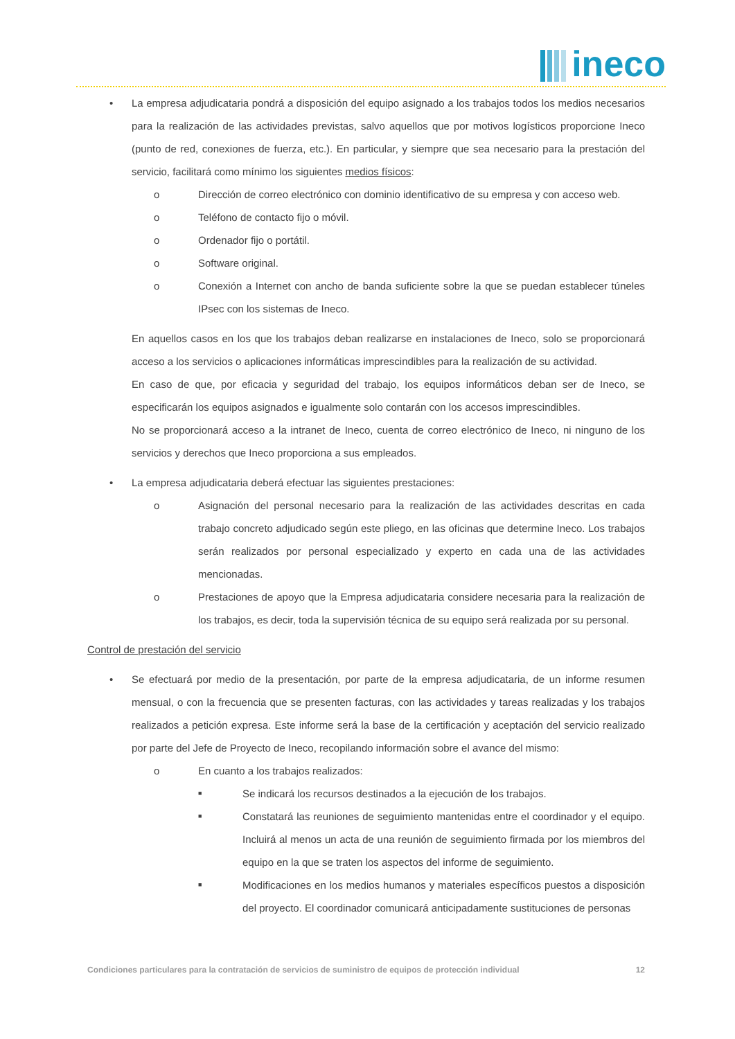ineco
• La empresa adjudicataria pondrá a disposición del equipo asignado a los trabajos todos los medios necesarios para la realización de las actividades previstas, salvo aquellos que por motivos logísticos proporcione Ineco (punto de red, conexiones de fuerza, etc.). En particular, y siempre que sea necesario para la prestación del servicio, facilitará como mínimo los siguientes medios físicos:
o Dirección de correo electrónico con dominio identificativo de su empresa y con acceso web.
o Teléfono de contacto fijo o móvil.
o Ordenador fijo o portátil.
o Software original.
o Conexión a Internet con ancho de banda suficiente sobre la que se puedan establecer túneles IPsec con los sistemas de Ineco.
En aquellos casos en los que los trabajos deban realizarse en instalaciones de Ineco, solo se proporcionará acceso a los servicios o aplicaciones informáticas imprescindibles para la realización de su actividad.
En caso de que, por eficacia y seguridad del trabajo, los equipos informáticos deban ser de Ineco, se especificarán los equipos asignados e igualmente solo contarán con los accesos imprescindibles.
No se proporcionará acceso a la intranet de Ineco, cuenta de correo electrónico de Ineco, ni ninguno de los servicios y derechos que Ineco proporciona a sus empleados.
• La empresa adjudicataria deberá efectuar las siguientes prestaciones:
o Asignación del personal necesario para la realización de las actividades descritas en cada trabajo concreto adjudicado según este pliego, en las oficinas que determine Ineco. Los trabajos serán realizados por personal especializado y experto en cada una de las actividades mencionadas.
o Prestaciones de apoyo que la Empresa adjudicataria considere necesaria para la realización de los trabajos, es decir, toda la supervisión técnica de su equipo será realizada por su personal.
Control de prestación del servicio
• Se efectuará por medio de la presentación, por parte de la empresa adjudicataria, de un informe resumen mensual, o con la frecuencia que se presenten facturas, con las actividades y tareas realizadas y los trabajos realizados a petición expresa. Este informe será la base de la certificación y aceptación del servicio realizado por parte del Jefe de Proyecto de Ineco, recopilando información sobre el avance del mismo:
o En cuanto a los trabajos realizados:
■
Se indicará los recursos destinados a la ejecución de los trabajos.
■
Constatará las reuniones de seguimiento mantenidas entre el coordinador y el equipo. Incluirá al menos un acta de una reunión de seguimiento firmada por los miembros del equipo en la que se traten los aspectos del informe de seguimiento.
■
Modificaciones en los medios humanos y materiales específicos puestos a disposición del proyecto. El coordinador comunicará anticipadamente sustituciones de personas
Condiciones particulares para la contratación de servicios de suministro de equipos de protección individual 12